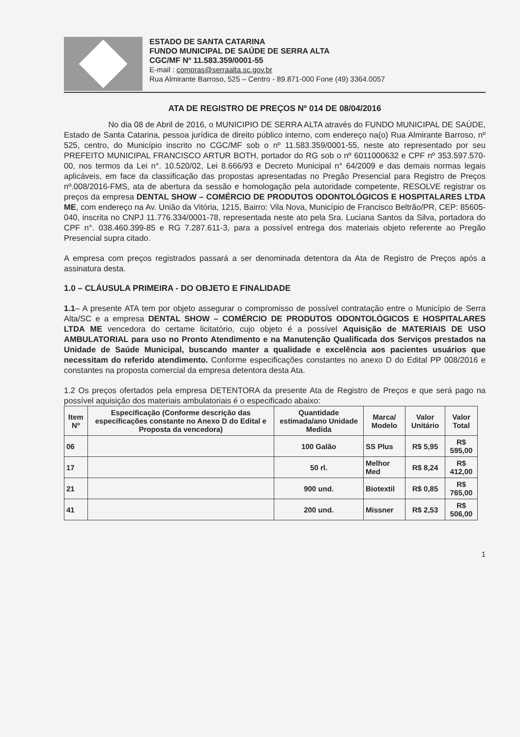ESTADO DE SANTA CATARINA
FUNDO MUNICIPAL DE SAÚDE DE SERRA ALTA
CGC/MF Nº 11.583.359/0001-55
E-mail : compras@serraalta.sc.gov.br
Rua Almirante Barroso, 525 – Centro - 89.871-000 Fone (49) 3364.0057
ATA DE REGISTRO DE PREÇOS Nº 014 DE 08/04/2016
No dia 08 de Abril de 2016, o MUNICIPIO DE SERRA ALTA através do FUNDO MUNICIPAL DE SAÚDE, Estado de Santa Catarina, pessoa jurídica de direito público interno, com endereço na(o) Rua Almirante Barroso, nº 525, centro, do Município inscrito no CGC/MF sob o nº 11.583.359/0001-55, neste ato representado por seu PREFEITO MUNICIPAL FRANCISCO ARTUR BOTH, portador do RG sob o nº 6011000632 e CPF nº 353.597.570-00, nos termos da Lei n°. 10.520/02, Lei 8.666/93 e Decreto Municipal n° 64/2009 e das demais normas legais aplicáveis, em face da classificação das propostas apresentadas no Pregão Presencial para Registro de Preços nº.008/2016-FMS, ata de abertura da sessão e homologação pela autoridade competente, RESOLVE registrar os preços da empresa DENTAL SHOW – COMÉRCIO DE PRODUTOS ODONTOLÓGICOS E HOSPITALARES LTDA ME, com endereço na Av. União da Vitória, 1215, Bairro: Vila Nova, Município de Francisco Beltrão/PR, CEP: 85605-040, inscrita no CNPJ 11.776.334/0001-78, representada neste ato pela Sra. Luciana Santos da Silva, portadora do CPF n°. 038.460.399-85 e RG 7.287.611-3, para a possível entrega dos materiais objeto referente ao Pregão Presencial supra citado.
A empresa com preços registrados passará a ser denominada detentora da Ata de Registro de Preços após a assinatura desta.
1.0 – CLÁUSULA PRIMEIRA - DO OBJETO E FINALIDADE
1.1– A presente ATA tem por objeto assegurar o compromisso de possível contratação entre o Município de Serra Alta/SC e a empresa DENTAL SHOW – COMÉRCIO DE PRODUTOS ODONTOLÓGICOS E HOSPITALARES LTDA ME vencedora do certame licitatório, cujo objeto é a possível Aquisição de MATERIAIS DE USO AMBULATORIAL para uso no Pronto Atendimento e na Manutenção Qualificada dos Serviços prestados na Unidade de Saúde Municipal, buscando manter a qualidade e excelência aos pacientes usuários que necessitam do referido atendimento. Conforme especificações constantes no anexo D do Edital PP 008/2016 e constantes na proposta comercial da empresa detentora desta Ata.
1.2 Os preços ofertados pela empresa DETENTORA da presente Ata de Registro de Preços e que será pago na possível aquisição dos materiais ambulatoriais é o especificado abaixo:
| Item Nº | Especificação (Conforme descrição das especificações constante no Anexo D do Edital e Proposta da vencedora) | Quantidade estimada/ano Unidade Medida | Marca/ Modelo | Valor Unitário | Valor Total |
| --- | --- | --- | --- | --- | --- |
| 06 | | 100 Galão | SS Plus | R$ 5,95 | R$ 595,00 |
| 17 | | 50 rl. | Melhor Med | R$ 8,24 | R$ 412,00 |
| 21 | | 900 und. | Biotextil | R$ 0,85 | R$ 765,00 |
| 41 | | 200 und. | Missner | R$ 2,53 | R$ 506,00 |
1